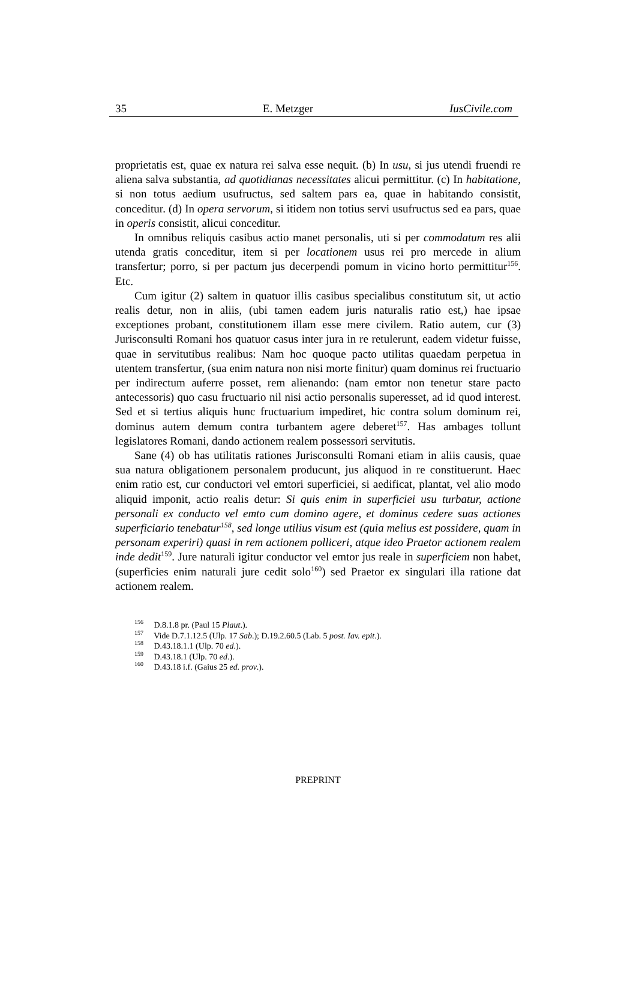35 E. Metzger IusCivile.com
proprietatis est, quae ex natura rei salva esse nequit. (b) In usu, si jus utendi fruendi re aliena salva substantia, ad quotidianas necessitates alicui permittitur. (c) In habitatione, si non totus aedium usufructus, sed saltem pars ea, quae in habitando consistit, conceditur. (d) In opera servorum, si itidem non totius servi usufructus sed ea pars, quae in operis consistit, alicui conceditur.
In omnibus reliquis casibus actio manet personalis, uti si per commodatum res alii utenda gratis conceditur, item si per locationem usus rei pro mercede in alium transfertur; porro, si per pactum jus decerpendi pomum in vicino horto permittitur<sup>156</sup>. Etc.
Cum igitur (2) saltem in quatuor illis casibus specialibus constitutum sit, ut actio realis detur, non in aliis, (ubi tamen eadem juris naturalis ratio est,) hae ipsae exceptiones probant, constitutionem illam esse mere civilem. Ratio autem, cur (3) Jurisconsulti Romani hos quatuor casus inter jura in re retulerunt, eadem videtur fuisse, quae in servitutibus realibus: Nam hoc quoque pacto utilitas quaedam perpetua in utentem transfertur, (sua enim natura non nisi morte finitur) quam dominus rei fructuario per indirectum auferre posset, rem alienando: (nam emtor non tenetur stare pacto antecessoris) quo casu fructuario nil nisi actio personalis superesset, ad id quod interest. Sed et si tertius aliquis hunc fructuarium impediret, hic contra solum dominum rei, dominus autem demum contra turbantem agere deberet<sup>157</sup>. Has ambages tollunt legislatores Romani, dando actionem realem possessori servitutis.
Sane (4) ob has utilitatis rationes Jurisconsulti Romani etiam in aliis causis, quae sua natura obligationem personalem producunt, jus aliquod in re constituerunt. Haec enim ratio est, cur conductori vel emtori superficiei, si aedificat, plantat, vel alio modo aliquid imponit, actio realis detur: Si quis enim in superficiei usu turbatur, actione personali ex conducto vel emto cum domino agere, et dominus cedere suas actiones superficiario tenebatur<sup>158</sup>, sed longe utilius visum est (quia melius est possidere, quam in personam experiri) quasi in rem actionem polliceri, atque ideo Praetor actionem realem inde dedit<sup>159</sup>. Jure naturali igitur conductor vel emtor jus reale in superficiem non habet, (superficies enim naturali jure cedit solo<sup>160</sup>) sed Praetor ex singulari illa ratione dat actionem realem.
<sup>156</sup> D.8.1.8 pr. (Paul 15 Plaut.).
<sup>157</sup> Vide D.7.1.12.5 (Ulp. 17 Sab.); D.19.2.60.5 (Lab. 5 post. Iav. epit.).
<sup>158</sup> D.43.18.1.1 (Ulp. 70 ed.).
<sup>159</sup> D.43.18.1 (Ulp. 70 ed.).
<sup>160</sup> D.43.18 i.f. (Gaius 25 ed. prov.).
PREPRINT